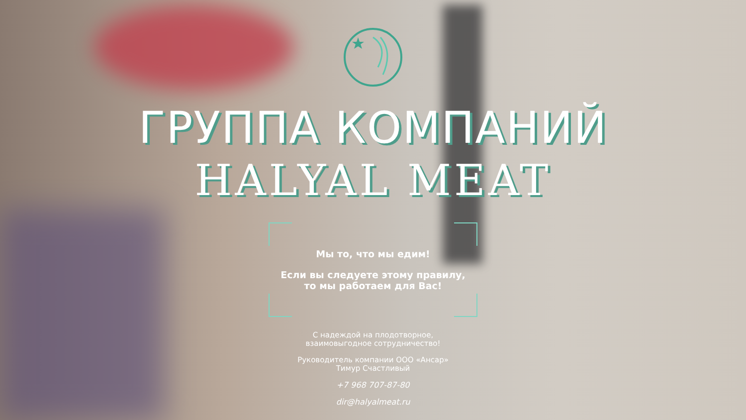ГРУППА КОМПАНИЙ
HALYAL MEAT
Мы то, что мы едим!
Если вы следуете этому правилу,
то мы работаем для Вас!
С надеждой на плодотворное,
взаимовыгодное сотрудничество!
Руководитель компании ООО «Ансар»
Тимур Счастливый
+7 968 707-87-80
dir@halyalmeat.ru